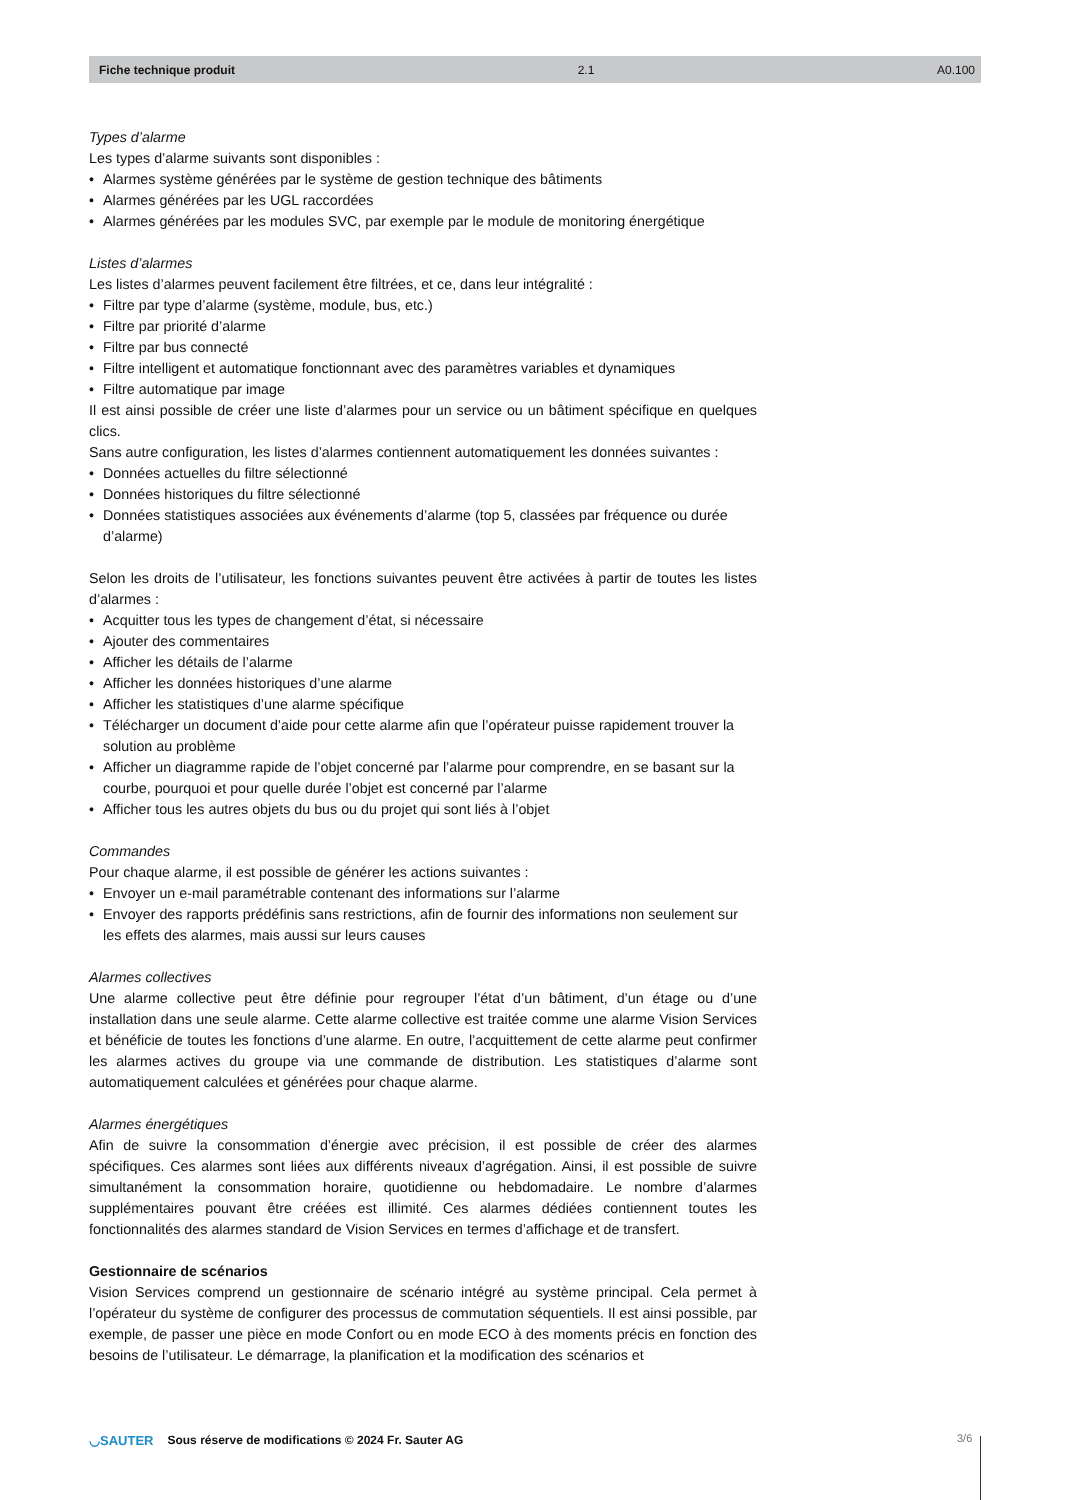Fiche technique produit 2.1 A0.100
Types d’alarme
Les types d’alarme suivants sont disponibles :
Alarmes système générées par le système de gestion technique des bâtiments
Alarmes générées par les UGL raccordées
Alarmes générées par les modules SVC, par exemple par le module de monitoring énergétique
Listes d’alarmes
Les listes d’alarmes peuvent facilement être filtrées, et ce, dans leur intégralité :
Filtre par type d’alarme (système, module, bus, etc.)
Filtre par priorité d’alarme
Filtre par bus connecté
Filtre intelligent et automatique fonctionnant avec des paramètres variables et dynamiques
Filtre automatique par image
Il est ainsi possible de créer une liste d’alarmes pour un service ou un bâtiment spécifique en quelques clics.
Sans autre configuration, les listes d’alarmes contiennent automatiquement les données suivantes :
Données actuelles du filtre sélectionné
Données historiques du filtre sélectionné
Données statistiques associées aux événements d’alarme (top 5, classées par fréquence ou durée d’alarme)
Selon les droits de l’utilisateur, les fonctions suivantes peuvent être activées à partir de toutes les listes d’alarmes :
Acquitter tous les types de changement d’état, si nécessaire
Ajouter des commentaires
Afficher les détails de l’alarme
Afficher les données historiques d’une alarme
Afficher les statistiques d’une alarme spécifique
Télécharger un document d’aide pour cette alarme afin que l’opérateur puisse rapidement trouver la solution au problème
Afficher un diagramme rapide de l’objet concerné par l’alarme pour comprendre, en se basant sur la courbe, pourquoi et pour quelle durée l’objet est concerné par l’alarme
Afficher tous les autres objets du bus ou du projet qui sont liés à l’objet
Commandes
Pour chaque alarme, il est possible de générer les actions suivantes :
Envoyer un e-mail paramétrable contenant des informations sur l’alarme
Envoyer des rapports prédéfinis sans restrictions, afin de fournir des informations non seulement sur les effets des alarmes, mais aussi sur leurs causes
Alarmes collectives
Une alarme collective peut être définie pour regrouper l’état d’un bâtiment, d’un étage ou d’une installation dans une seule alarme. Cette alarme collective est traitée comme une alarme Vision Services et bénéficie de toutes les fonctions d’une alarme. En outre, l’acquittement de cette alarme peut confirmer les alarmes actives du groupe via une commande de distribution. Les statistiques d’alarme sont automatiquement calculées et générées pour chaque alarme.
Alarmes énergétiques
Afin de suivre la consommation d’énergie avec précision, il est possible de créer des alarmes spécifiques. Ces alarmes sont liées aux différents niveaux d’agrégation. Ainsi, il est possible de suivre simultanément la consommation horaire, quotidienne ou hebdomadaire. Le nombre d’alarmes supplémentaires pouvant être créées est illimité. Ces alarmes dédiées contiennent toutes les fonctionnalités des alarmes standard de Vision Services en termes d’affichage et de transfert.
Gestionnaire de scénarios
Vision Services comprend un gestionnaire de scénario intégré au système principal. Cela permet à l’opérateur du système de configurer des processus de commutation séquentiels. Il est ainsi possible, par exemple, de passer une pièce en mode Confort ou en mode ECO à des moments précis en fonction des besoins de l’utilisateur. Le démarrage, la planification et la modification des scénarios et
◡SAUTER Sous réserve de modifications © 2024 Fr. Sauter AG
3/6